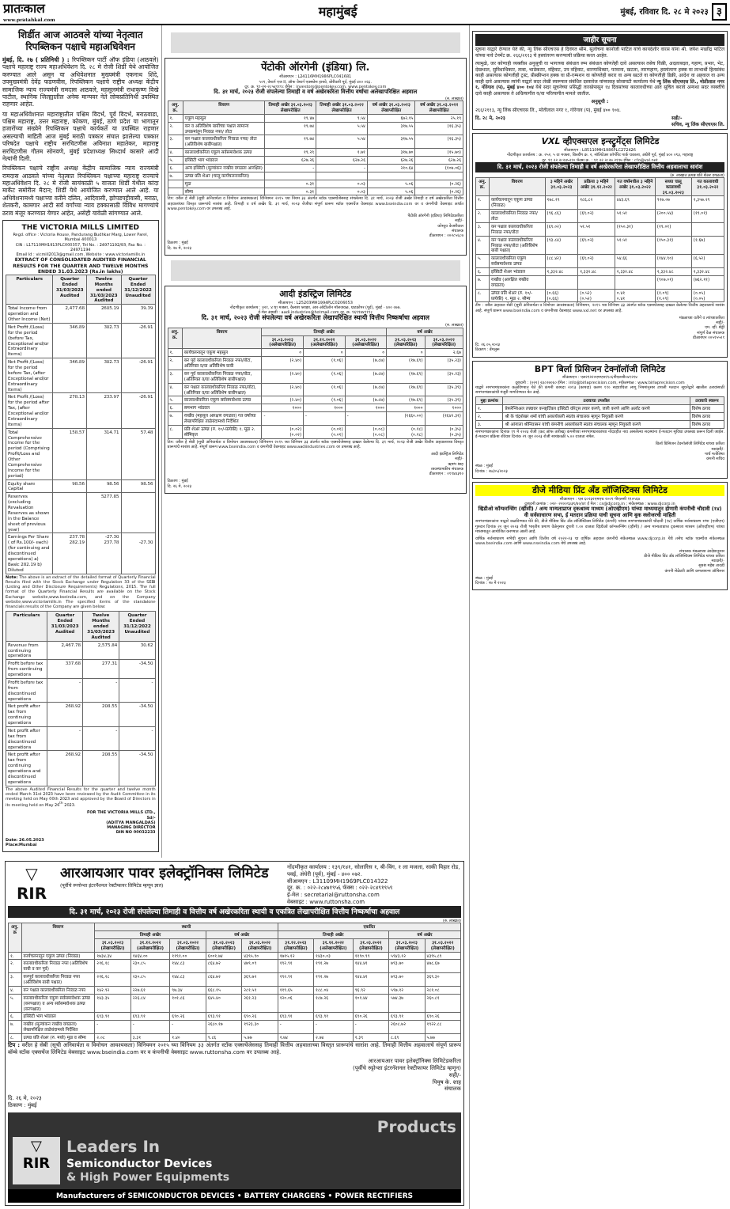प्रातःकाल
www.pratahkal.com
महामुंबई
मुंबई, रविवार दि. २८ मे २०२३ ३
शिर्डीत आज आठवले यांच्या नेतृत्वात रिपब्लिकन पक्षाचे महाअधिवेशन
मुंबई, दि. २७ ( प्रतिनिधी ) : रिपब्लिकन पार्टी ऑफ इंडिया (आठवले) पक्षाचे महाराष्ट्र राज्य महाअधिवेशन दि. २८ मे रोजी शिर्डी येथे आयोजित करण्यात आले असून या अधिवेशनात मुख्यमंत्री एकनाथ शिंदे, उपमुख्यमंत्री देवेंद्र फडणवीस, रिपब्लिकन पक्षाचे राष्ट्रीय अध्यक्ष केंद्रीय सामाजिक न्याय राज्यमंत्री रामदास आठवले, महसुलमंत्री राधाकृष्ण विखे पाटील, स्थानिक जिल्ह्यातील अनेक मान्यवर नेते लोकप्रतिनिधी उपस्थित राहणार आहेत.
या महाअधिवेशनात महाराष्ट्रातील पश्चिम विदर्भ, पूर्व विदर्भ, मराठवाडा, पश्चिम महाराष्ट्र, उत्तर महाराष्ट्र, कोकण, मुंबई, ठाणे प्रदेश या भागातून हजारोंच्या संख्येने रिपब्लिकन पक्षाचे कार्यकर्ते या उपस्थित राहणार असल्याची माहिती आज मुंबई मराठी पत्रकार संघात झालेल्या पत्रकार परिषदेत पक्षाचे राष्ट्रीय सरचिटणीस अविनाश महातेकर, महाराष्ट्र सरचिटणीस गौतम सोनवणे, मुंबई प्रदेशाध्यक्ष सिध्दार्थ कासारे आदी नेत्यांनी दिली.
रिपब्लिकन पक्षाचे राष्ट्रीय अध्यक्ष केंद्रीय सामाजिक न्याय राज्यमंत्री रामदास आठवले यांच्या नेतृत्वात रिपब्लिकन पक्षाच्या महाराष्ट्र राज्याचे महाअधिवेशन दि. २८ मे रोजी सायंकाळी ५ वाजता शिर्डी येथील कांदा मार्केट समोरील मैदान; शिर्डी येथे आयोजित करण्यात आले आहे. या अधिवेशनामध्ये पक्षाच्या वतीने दलित, आदिवासी, झोपडपट्टीवासी, मराठा, शेतकरी, कामगार आदी सर्व वर्गांच्या न्याय हक्कासाठी विविध मागण्यांचे ठराव मंजूर करण्यात येणार आहेत, असेही यावेळी सांगण्यात आले.
THE VICTORIA MILLS LIMITED
Regd. office : Victoria House, Pandurang Budhkar Marg, Lower Parel, Mumbai 400013
CIN : L17110MH1913PLC000357, Tel No. : 24971192/93, Fax No. : 24971194
Email Id : vicmill2013@gmail.com, Website : www.victoriamills.in
EXTRACT OF CONSOLIDATED AUDITED FINANCIAL RESULTS FOR THE QUARTER AND TWELVE MONTHS ENDED 31.03.2023 (Rs.in lakhs)
| Particulars | Quarter Ended 31/03/2023 Audited | Twelve Months ended 31/03/2023 Audited | Quarter Ended 31/12/2022 Unaudited |
| --- | --- | --- | --- |
| Total Income from operation and Other Income (Net) | 2,477.68 | 2605.19 | 39.39 |
| Net Profit /(Loss) for the period (before Tax, Exceptional and/or Extraordinary Items) | 346.89 | 302.73 | -26.91 |
| Net Profit /(Loss) for the period before Tax, (after Exceptional and/or Extraordinary Items) | 346.89 | 302.73 | -26.91 |
| Net Profit /(Loss) for the period after Tax, (after Exceptional and/or Extraordinary Items) | 278.13 | 233.97 | -26.91 |
| Total Comprehensive Income for the period (Comprising Profit/Loss and Other Comprehensive Income for the period) | 158.57 | 314.71 | 57.48 |
| Equity share Capital | 98.56 | 98.56 | 98.56 |
| Reserves (excluding Revaluation Reserves as shown in the Balance sheet of previous year) | | 5277.85 | |
| Earnings Per Share ( of Rs.100/- each) (for continuing and discontinued operations) a) Basic 282.19 b) Diluted | 237.78 282.19 | -27.30 237.78 | -27.30 |
Note: The above is an extract of the detailed format of Quarterly Financial Results filed with the Stock Exchange under Regulation 33 of the SEBI (Listing and Other Disclosure Requirements) Regulations, 2015. The full format of the Quarterly Financial Results are available on the Stock Exchange website,www.bseindia.com, and on the Company website,www.victoriamills.in The specified items of the standalone financials results of the Company are given below:
| Particulars | Quarter Ended 31/03/2023 Audited | Twelve Months ended 31/03/2023 Audited | Quarter Ended 31/12/2022 Unaudited |
| --- | --- | --- | --- |
| Revenue from continuing operations | 2,467.78 | 2,575.84 | 30.62 |
| Profit before tax from continuing operations | 337.68 | 277.31 | -34.50 |
| Profit before tax from discontinued operations | - | - | - |
| Net profit after tax from continuing operations | 268.92 | 208.55 | -34.50 |
| Net profit after tax from discontinued operations | - | - | - |
| Net profit after tax from continuing operations and discontinued operations | 268.92 | 208.55 | -34.50 |
The above Audited Financial Results for the quarter and twelve month ended March 31st 2023 have been reviewed by the Audit Committee in its meeting held on May 00th 2023 and approved by the Board of Directors in its meeting held on May 26<sup>th</sup> 2023.
FOR THE VICTORIA MILLS LTD.,
Sd/-
(ADITYA MANGALDAS)
MANAGING DIRECTOR
DIN NO 00032233
Date: 26.05.2023
Place:Mumbai
पेंटोकी ऑरगेनी (इंडिया) लि.
सीआयएन : L24116MH1986PLC041681
५०९, वेस्टर्न एज II, ऑफ वेस्टर्न एक्सप्रेस हायवे, बोरीवली पूर्व, मुंबई ४०० ०६६.
दूर. क्र. ९१-२२-२८५४१११८ ईमेल : investors@pentokey.com, www.pentokey.com
दि. ३१ मार्च, २०२३ रोजी संपलेल्या तिमाही व वर्ष अखेरकरिता वित्तीय वर्षाचा अलेखापरिक्षित अहवाल
(रु. लाखात)
| अनु. क्र. | विवरण | तिमाही अखेर ३१.०३.२०२३ लेखापरीक्षित | तिमाही अखेर ३१.०३.२०२२ लेखापरीक्षित | वर्ष अखेर ३१.०३.२०२३ लेखापरीक्षित | वर्ष अखेर ३१.०३.२०२२ लेखापरीक्षित |
| --- | --- | --- | --- | --- | --- |
| १. | एकूण महसूल | १९.४७ | ९.५४ | ६७२.१५ | २५.१९ |
| २. | कर व अतिविशेष बाबींच्या पश्चात सामान्य उपक्रमांतून निव्वळ नफा/ तोटा | १९.७४ | ५.५४ | ३१७.५५ | (१६.३५) |
| ३. | कर पश्चात कालावधीकरिता निव्वळ नफा/ तोटा (अतिविशेष बाबींपश्चात) | १९.७४ | ५.५४ | ३१७.५५ | (१६.३५) |
| ४. | कालावधीकरिता एकूण सर्वसमावेशक उत्पन्न | १९.२९ | १.७१ | ३१७.७० | (१५.७०) |
| ५. | इक्विटी भाग भांडवल | ६२७.२६ | ६२७.२६ | ६२७.२६ | ६२७.२६ |
| ६. | अन्य इक्विटी (मूल्यांकन राखीव वगळता आरक्षित) | - | - | २१०.६४ | (१०७.०६) |
| ७. | उत्पन्न प्रति शेअर (चालू कार्यचलनाकरिता) | | | | |
| | मूळ | ०.३१ | ०.०३ | ५.०६ | (०.२६) |
| | सौम्य | ०.३१ | ०.०३ | ५.०६ | (०.२६) |
टिप: वरील हे सेबी (सूची अनिवार्यता व विमोचन आवश्यकता) विनियमन २०१५ च्या नियम ३३ अंतर्गत स्टॉक एक्सचेंजेससह संपलेल्या दि. ३१ मार्च, २०२३ रोजी अखेर तिमाही व वर्ष अखेरकरिता वित्तीय अहवालांच्या विस्तृत प्रारूपांचे सारांश आहे. तिमाही व वर्ष अखेर दि. ३१ मार्च, २०२३ रोजीचा संपूर्ण प्रारूप स्टॉक एक्सचेंज वेबसाइट www.bseindia.com वर व कंपनीची वेबसाइट अर्थात www.pentokey.com वर उपलब्ध आहे.
पेंटोकी ऑरगेनी (इंडिया) लिमिटेडकरिता
सही/-
कोस्तुव केजरीवाल
संचालक
डीआयएन : ००२८५६८७
ठिकाण : मुंबई
दि. २७ मे, २०२३
आदी इंडस्ट्रिज लिमिटेड
सीआयएन : L25203MH1994PLC0206053
नोंदणीकृत कार्यालय : ४२१, ४ था मजला, कैलाश प्लाझा, आर-ओदीओन मॉलजवळ, घाटकोपर (पूर्व), मुंबई - ४०० ०७७.
ई-मेल आयडी : aadi.industries@hotmail.com दूर. क्र. ९६९९४४१११८
दि. ३१ मार्च, २०२३ रोजी संपलेल्या वर्ष अखेरकरिता लेखापरिक्षित स्थायी वित्तीय निष्कर्षाचा अहवाल
(रु. लाखात)
| अनु. क्र. | विवरण | तिमाही अखेर | | | वर्ष अखेर | |
| --- | --- | --- | --- | --- | --- | --- |
| | | ३१.०३.२०२३ (अलेखापरिक्षित) | ३१.१२.२०२२ (अलेखापरिक्षित) | ३१.०३.२०२२ (अलेखापरिक्षित) | ३१.०३.२०२३ (लेखापरिक्षित) | ३१.०३.२०२२ (लेखापरिक्षित) |
| १. | कार्यचलनातून एकूण महसूल | ० | ० | ० | ० | २.६७ |
| २. | कर पूर्व कालावधीकरिता निव्वळ नफा/तोटा, अतिरिक्त व/वा अतिविशेष बाबी | (२.४०) | (१.०६) | (७.८७) | (१७.६९) | (३५.२३) |
| ३. | कर पूर्व कालावधीकरिता निव्वळ नफा/तोटा, (अतिरिक्त व/वा अतिविशेष बाबीपश्चात) | (२.४०) | (१.०६) | (७.८७) | (१७.६९) | (३५.२३) |
| ४. | कर पश्चात कालावधीकरिता निव्वळ नफा/तोटा, (अतिरिक्त व/वा अतिविशेष बाबीपश्चात) | (२.४०) | (१.०६) | (७.८७) | (१७.६९) | (३५.३९) |
| ५. | कालावधीकरिता एकूण सर्वसमावेशक उत्पन्न | (२.४०) | (१.०६) | (७.८७) | (१७.६९) | (३५.३९) |
| ६. | समभाग भांडवल | १००० | १००० | १००० | १००० | १००० |
| ७. | राखीव (महसूल आरक्षण वगळता) गत वर्षाच्या लेखापरिक्षित ताळेबंदामध्ये निर्देशित | - | - | - | (१६६०.००) | (१६४२.३१) |
| ८. | प्रति शेअर उत्पन्न (रु. १०/-प्रत्येकी) १. मूळ २. सौमिकृत | (०.०२) (०.०२) | (०.०१) (०.०१) | (०.०८) (०.०८) | (०.१८) (०.१८) | (०.३५) (०.३५) |
टिप: वरील हे सेबी (सूची अनिवार्यता व विमोचन आवश्यकता) विनियमन २०१५ च्या विनियम ३३ अंतर्गत स्टॉक एक्सचेंजेससह दाखल केलेल्या दि. ३१ मार्च, २०२३ रोजी अखेर वित्तीय अहवालाच्या विस्तृत प्रारूपांचे सारांश आहे. संपूर्ण प्रारूप www.bseindia.com व कंपनीची वेबसाइट www.aadiindustries.com वर उपलब्ध आहे.
आदी इंडस्ट्रिज लिमिटेड
सही/-
ऋषभ शाह
व्यवस्थापकीय संचालक
डीआयएन : ०१९४४३९०
ठिकाण : मुंबई
दि. २६ मे, २०२३
▽
RIR
आरआयआर पावर इलेक्ट्रॉनिक्स लिमिटेड
(पूर्वीचे रूत्तोन्शा इंटरनॅशनल रेक्टीफायर लिमिटेड म्हणून ज्ञात)
नोंदणीकृत कार्यालय : १३९/१४१, सोलारिस १, बी-विंग, १ ला मजला, साकी विहार रोड, पवई, अंधेरी (पूर्व), मुंबई - ४०० ०७२.
सीआयएन : L31109MH1969PLC014322
दूर. क्र. : ०२२-२८४७१९५६ फॅक्स : ०२२-२८४९१९५९
ई-मेल : secretarial@ruttonsha.com
वेबसाइट : www.ruttonsha.com
दि. ३१ मार्च, २०२३ रोजी संपलेल्या तिमाही व वित्तीय वर्ष अखेरकरिता स्थायी व एकत्रित लेखापरीक्षित वित्तीय निष्कर्षाचा अहवाल
(रु. लाखात)
| अनु. क्र | विवरण | स्थायी | | | | | एकत्रित | | | | |
| --- | --- | --- | --- | --- | --- | --- | --- | --- | --- | --- | --- |
| | | तिमाही अखेर | | | वर्ष अखेर | | तिमाही अखेर | | | वर्ष अखेर | |
| | | ३१.०३.२०२३ (लेखापरीक्षित) | ३१.१२.२०२२ (अलेखापरीक्षित) | ३१.०३.२०२२ (लेखापरीक्षित) | ३१.०३.२०२३ (लेखापरीक्षित) | ३१.०३.२०२२ (लेखापरीक्षित) | ३१.१२.२०२३ (लेखापरीक्षित) | ३१.१२.२०२२ (अलेखापरीक्षित) | ३१.०३.२०२२ (लेखापरीक्षित) | ३१.०३.२०२३ (लेखापरीक्षित) | ३१.०३.२०२२ (लेखापरीक्षित) |
| १. | कार्यचलनातून एकूण उत्पन्न (निव्वळ) | १७३४.३४ | १४६४.०० | ११९१.०० | ६००१.७४ | ४३९५.९० | १७१५.१२ | १४३०.०३ | ११९०.९९ | ५९४३.१२ | ४३९५.८९ |
| २. | कालावधीकरिता निव्वळ नफा (अतिविशेष बाबी व कर पूर्व) | २१६.१८ | २३०.८५ | १४४.८३ | ८६४.७२ | ४७९.०९ | १९२.९१ | १९१.२७ | १४४.४१ | ७९३.७० | ४७८.६७ |
| ३. | करपूर्व कालावधीकरिता निव्वळ नफा (अतिविशेष बाबी पश्चात) | २१६.१८ | २३०.८५ | १४४.८३ | ८६४.७२ | ३६९.७२ | १९२.९१ | १९१.२७ | १४४.४१ | ७९३.७० | ३६९.३० |
| ४. | कर पश्चात कालावधीकरिता निव्वळ नफा | १४२.९२ | २२७.६१ | ९७.३४ | ६६८.१५ | २८१.५१ | ११९.६५ | १८८.०४ | ९६.९२ | ५९७.१२ | २८१.०८ |
| ५. | कालावधीकरिता एकूण सर्वसमावेशक उत्पन्न (करपश्चात) व अन्य सर्वसमावेशक उत्पन्न (करपश्चात) | १४३.३५ | २२६.८४ | १०१.८६ | ६४५.४० | २६१.२३ | १२०.०६ | १८७.२६ | १०१.४४ | ५७४.३७ | २६०.८१ |
| ६. | इक्विटी भाग भांडवल | ६९३.९१ | ६९३.९१ | ६९०.२६ | ६९३.९१ | ६९०.२६ | ६९३.९१ | ६९३.९१ | ६९०.२६ | ६९३.९१ | ६९०.२६ |
| ७. | राखीव (मूल्यांकन राखीव वगळता) लेखापरिक्षित ताळेबंदामध्ये निर्देशित | - | - | - | २६८०.१७ | १९२३.३० | - | - | - | २६०८.७२ | १९२२.८८ |
| ८. | उत्पन्न प्रति शेअर (रु. मध्ये) मूळ व सौम्य | २.०८ | ३.३१ | १.४० | ९.८६ | ५.७७ | १.७४ | २.७४ | १.३९ | ८.६९ | ५.७७ |
टिप : वरील हे सेबी (सूची अनिवार्यता व विमोचन आवश्यकता) विनियमन २०१५ च्या विनियम ३३ अंतर्गत स्टॉक एक्सचेंजेससह तिमाही वित्तीय अहवालाच्या विस्तृत प्रारूपांचे सारांश आहे. तिमाही वित्तीय अहवालाचे संपूर्ण प्रारूप बॉम्बे स्टॉक एक्सचेंज लिमिटेड वेबसाइट www.bseindia.com वर व कंपनीची वेबसाइट www.ruttonsha.com वर उपलब्ध आहे.
आरआयआर पावर इलेक्ट्रॉनिक्स लिमिटेडकरिता
(पूर्वीचे रुट्टोन्शा इंटरनॅशनल रेक्टीफायर लिमिटेड म्हणून)
सही/-
पियुष के. शाह
संचालक
दि. २६ मे, २०२३
ठिकाण : मुंबई
Products
▽
RIR
Leaders In
Semiconductor Devices
& High Power Equipments
Manufacturers of SEMICONDUCTOR DEVICES • BATTERY CHARGERS • POWER RECTIFIERS
जाहीर सूचना
सूचना याद्वारे देण्यात येते की, न्यु लिंक सीएचएस हे दिवंगत श्रीम. सुलोचना कानोजी पाटिल यांचे कायदेशीर वारस यांना श्री. जयेश मच्छींद्र पाटिल यांच्या नावे टेनमेंट क्र. २६६/२११३ चे हस्तांतरण करण्याची प्रक्रिया करत आहेत.
त्यामुळे, जर कोणाही व्यक्तीस अनुसूची वा भागाच्या संबंधात रूम संबंधात कोणतेही दावे असल्यास तसेच विक्री, अदलाबदल, गहाण, प्रभार, भेट, देखभाल, सुविधाधिकार, ताबा, भाडेकरार, वहिवाट, उप वहिवाट, धारणाधिकार, परवाना, खटला, तारणहाण, हस्तांतरण हक्क वा लाभार्थी हितसंबंध काही असल्यास कोणतीही ट्रस्ट, प्रीस्क्रीप्शन हक्क वा प्री-एम्पशन वा कोणतेही करार वा अन्य खटले वा कोणतीही डिक्री, आदेश वा अहवाल वा अन्य काही दावे असल्यास त्यांनी याद्वारे सदर लेखी स्वरूपात संबंधित दस्तावेज यांच्यासह सोसायटी कार्यालय येथे न्यु लिंक सीएचएस लि., मोतीलाल नगर १, गोरेगाव (प), मुंबई ४०० १०४ येथे सदर सूचनेच्या प्रसिद्धी तारखेपासून १४ दिवसांच्या कालावधीच्या आत सूचित करावे अन्यथा सदर व्यक्तींचे दावे काही असल्यास ते अधित्यागीत व/वा परित्यागीत मानले जातील.
अनुसूची :
२६६/२११३, न्यु लिंक सीएचएस लि., मोतीलाल नगर १, गोरेगाव (प), मुंबई ४०० १०४.
दि. २८ मे, २०२३ सही/-
सचिव, न्यु लिंक सीएचएस लि.
VXL व्हीएक्सएल इन्स्ट्रुमेंट्स लिमिटेड
सीआयएन : L85110MH1986PLC272426
नोंदणीकृत कार्यालय : क्र. २५२, ५ वा मजला, बिल्डींग क्र. २, सॉलिटेअर कॉर्पोरेट पार्क चकाला, अंधेरी पूर्व, मुंबई ४०० ०९३, महाराष्ट्र
दूर. ९१ २२ २८२४५२१० फॅक्स क्र. : ९१ २२ २८२७ २१९७ ईमेल : cfo@vxl.net
दि. ३१ मार्च, २०२३ रोजी संपलेल्या तिमाही व वर्ष अखेरकरिता लेखापरीक्षित वित्तीय अहवालाचा सारांश
(रु. लाखात उत्पन्न प्रति शेअर वगळता)
| अनु. क्र. | विवरण | ३ महिने अखेर ३१.०३.२०२३ | प्रक्रिया ३ महिने अखेर ३१.१२.२०२२ | गत वर्षामधील ३ महिने अखेर ३१.०३.२०२२ | सध्या चालू कालावधी ३१.०३.२०२३ | गत कालावधी ३१.०३.२०२२ |
| --- | --- | --- | --- | --- | --- | --- |
| १. | कार्यचलनातून एकूण उत्पन्न (निव्वळ) | १७८.१९ | १८६.८२ | ४४३.६९ | ९१७.०७ | १,३५७.२९ |
| २. | कालावधीकरिता निव्वळ नफा/तोटा | (९६.८६) | (६९.०२) | ५१.५१ | (२००.५४) | (१९.०१) |
| ३. | कर पश्चात कालावधीकरिता निव्वळ नफा/तोटा | (६९.०२) | ५१.५१ | (१५०.३१) | (१९.०१) | |
| ४. | कर पश्चात कालावधीकरिता निव्वळ नफा/तोटा (अतिविशेष बाबी पश्चात) | (९३.८४) | (६९.०२) | ५१.५१ | (१५०.३१) | (१.६७) |
| ५. | कालावधीकरिता एकूण सर्वसमावेशक उत्पन्न | (८८.४२) | (६९.०२) | ५४.६६ | (१४४.९०) | (६.५२) |
| ६. | इक्विटी शेअर भांडवल | १,३३२.४८ | १,३३२.४८ | १,३३२.४८ | १,३३२.४८ | १,३३२.४८ |
| ७. | राखीव (आरक्षित राखीव वगळता) | | | | (९०७.०१) | (७६२.११) |
| ८. | उत्पन्न प्रति शेअर (रु. १०/- प्रत्येकी) १. मूळ २. सौम्य | (०.६६) (०.६६) | (०.५२) (०.५२) | ०.४१ ०.४१ | (१.०९) (१.०९) | (०.०५) (०.०५) |
टीप : वरील अहवाल सेबी (सूची अनिवार्यता व विमोचन आवश्यकता) विनियमन, २०१५ च्या विनियम ३३ अंतर्गत स्टॉक एक्सचेंजसह दाखल केलेल्या वित्तीय अहवालाचे सारांश आहे. संपूर्ण प्रारूप www.bseindia.com व कंपनीच्या वेबसाइट www.vxl.net वर उपलब्ध आहे.
मंडळाच्या वतीने व त्यांच्याकरिता
सही/-
एम. व्ही. शेट्टी
संपूर्ण वेळ संचालक
डीआयएन ००५१५५२१
दि. २६.०५.२०२३
ठिकाण : बेंगलुरू
BPT बिर्ला प्रिसिजन टेक्नॉलॉजी लिमिटेड
सीआयएन : एल२९२२०एमएच१९८६पीएलसी०४१२१४
दूरध्वनी : (०२२) २३८२७०६० ईमेल : info@birlaprecision.com, संकेतस्थळ : www.birlaprecision.com
याद्वारे समभागधारकांना कळविण्यात येते की कंपनी कायदा २०१३ (कायदा) कलम ११० सहवाचिता लागू नियमांनुसार टपाली मतदान सूचनेद्वारे खालील ठरावांसाठी समभागधारकांची मंजुरी मागविण्यात येत आहे.
| मुद्दा क्रमांक | ठरावाचा तपशील | ठरावाचे स्वरूप |
| --- | --- | --- |
| १. | प्रेफरेन्शिअल तत्त्वावर कन्व्हर्टिबल इक्विटी वॉरंट्स तयार करणे, जारी करणे आणि अलॉट करणे | विशेष ठराव |
| २. | श्री के चंद्रशेखर शर्मा यांची अकार्यकारी स्वतंत्र संचालक म्हणून नियुक्ती करणे | विशेष ठराव |
| ३. | श्री आंगाला श्रीनिवासन यांची कंपनीचे अकार्यकारी स्वतंत्र संचालक म्हणून नियुक्ती करणे | विशेष ठराव |
समभागधारकांना दिनांक १९ मे २०२३ रोजी (कट ऑफ तारीख) कंपनीच्या समभागधारकांच्या नोंदवहीत नाव असलेल्या सदस्यांना ई-मतदान सुविधा उपलब्ध करून दिली जाईल. ई-मतदान प्रक्रिया रविवार दिनांक २९ जून २०२३ रोजी सायंकाळी ५.०० वाजता संपेल.
बिर्ला प्रिसिजन टेक्नॉलॉजी लिमिटेड यांच्या करिता
स्वाक्षरी/-
पार्थ मतोलिया
कंपनी सचिव
स्थळ : मुंबई
दिनांक : २७/०५/२०२३
डीजे मीडिया प्रिंट अँड लॉजिस्टिक्स लिमिटेड
सीआयएन : एल ६०२३२एमएच २००९ पीएलसी १९०५६७
दूरध्वनी क्रमांक : ०२२- २२००१३३९/४०/४१ ई मेल : cs@djcorp.in ; संकेतस्थळ : www.djcorp.in
व्हिडीओ कॉन्फरन्सिंग (व्हीसी) / अन्य मान्यताप्राप्त दृकश्राव्य माध्यम (ओएव्हीएम) यांच्या माध्यमातून होणारी कंपनीची चौदावी (१४) वी सर्वसाधारण सभा, ई मतदान प्रक्रिया याची सूचना आणि बुक क्लोजरची माहिती
समभागधारकांना याद्वारे कळविण्यात येते की, डीजे मीडिया प्रिंट अँड लॉजिस्टिक्स लिमिटेड (कंपनी) यांच्या समभागधारकांची चौदावी (१४) वार्षिक सर्वसाधारण सभा (एजीएम) गुरुवार दिनांक २२ जून २०२३ रोजी भारतीय प्रमाण वेळेनुसार दुपारी १.०० वाजता व्हिडीओ कॉन्फरन्सिंग (व्हीसी) / अन्य मान्यताप्राप्त दृकश्राव्य माध्यम (ओएव्हीएम) यांच्या माध्यमातून आयोजित करण्यात आली आहे.
वार्षिक सर्वसाधारण सभेची सूचना आणि वित्तीय वर्ष २०२२-२३ चा वार्षिक अहवाल कंपनीचे संकेतस्थळ www.djcorp.in येथे तसेच स्टॉक एक्स्चेंज संकेतस्थळ www.bseindia.com आणि www.nseindia.com येथे उपलब्ध आहे.
संचालक मंडळाच्या आदेशानुसार
डीजे मीडिया प्रिंट अँड लॉजिस्टिक्स लिमिटेड यांच्या करिता
स्वाक्षरी/-
सुयश महेश तावडी
कंपनी सेक्रेटरी आणि कम्प्लायन्स ऑफिसर
स्थळ : मुंबई
दिनांक : २७ मे २०२३